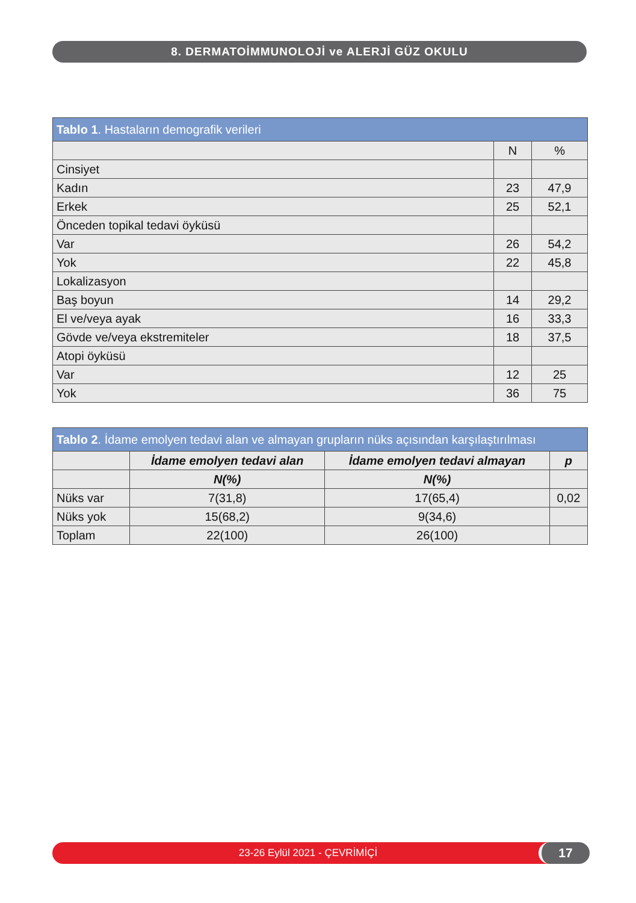8. DERMATOİMMUNOLOJİ ve ALERJİ GÜZ OKULU
| Tablo 1 . Hastaların demografik verileri | | |
| --- | --- | --- |
| | N | % |
| Cinsiyet | | |
| Kadın | 23 | 47,9 |
| Erkek | 25 | 52,1 |
| Önceden topikal tedavi öyküsü | | |
| Var | 26 | 54,2 |
| Yok | 22 | 45,8 |
| Lokalizasyon | | |
| Baş boyun | 14 | 29,2 |
| El ve/veya ayak | 16 | 33,3 |
| Gövde ve/veya ekstremiteler | 18 | 37,5 |
| Atopi öyküsü | | |
| Var | 12 | 25 |
| Yok | 36 | 75 |
| Tablo 2 . İdame emolyen tedavi alan ve almayan grupların nüks açısından karşılaştırılması | | | |
| --- | --- | --- | --- |
| | İdame emolyen tedavi alan | İdame emolyen tedavi almayan | p |
| | N(%) | N(%) | |
| Nüks var | 7(31,8) | 17(65,4) | 0,02 |
| Nüks yok | 15(68,2) | 9(34,6) | |
| Toplam | 22(100) | 26(100) | |
23-26 Eylül 2021 - ÇEVRİMİÇİ 17